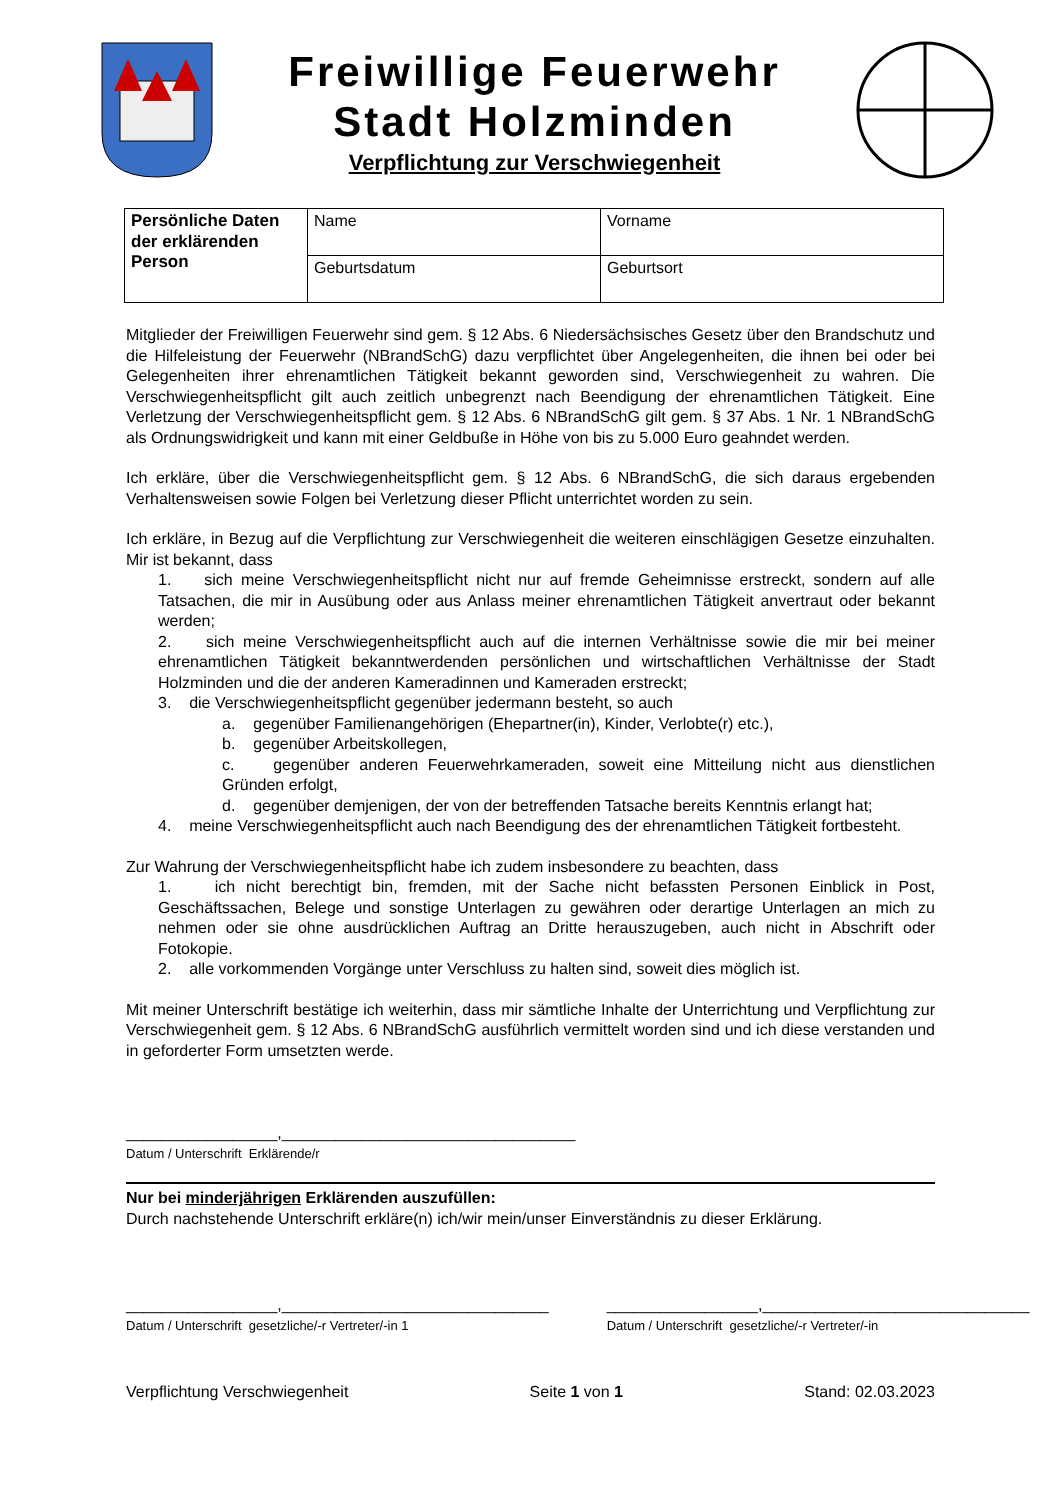Freiwillige Feuerwehr
Stadt Holzminden
Verpflichtung zur Verschwiegenheit
| Persönliche Daten der erklärenden Person | Name | Vorname |
| | Geburtsdatum | Geburtsort |
Mitglieder der Freiwilligen Feuerwehr sind gem. § 12 Abs. 6 Niedersächsisches Gesetz über den Brandschutz und die Hilfeleistung der Feuerwehr (NBrandSchG) dazu verpflichtet über Angelegenhei­ten, die ihnen bei oder bei Gelegenheiten ihrer ehrenamtlichen Tätigkeit bekannt geworden sind, Ver­schwiegenheit zu wahren. Die Verschwiegenheitspflicht gilt auch zeitlich unbegrenzt nach Beendigung der ehrenamtlichen Tätigkeit. Eine Verletzung der Verschwiegenheitspflicht gem. § 12 Abs. 6 NBrandSchG gilt gem. § 37 Abs. 1 Nr. 1 NBrandSchG als Ordnungswidrigkeit und kann mit einer Geldbuße in Höhe von bis zu 5.000 Euro geahndet werden.
Ich erkläre, über die Verschwiegenheitspflicht gem. § 12 Abs. 6 NBrandSchG, die sich daraus erge­benden Verhaltensweisen sowie Folgen bei Verletzung dieser Pflicht unterrichtet worden zu sein.
Ich erkläre, in Bezug auf die Verpflichtung zur Verschwiegenheit die weiteren einschlägigen Gesetze einzuhalten. Mir ist bekannt, dass
1. sich meine Verschwiegenheitspflicht nicht nur auf fremde Geheimnisse erstreckt, sondern auf alle Tatsachen, die mir in Ausübung oder aus Anlass meiner ehrenamtlichen Tätigkeit anver­traut oder bekannt werden;
2. sich meine Verschwiegenheitspflicht auch auf die internen Verhältnisse sowie die mir bei mei­ner ehrenamtlichen Tätigkeit bekanntwerdenden persönlichen und wirtschaftlichen Verhältnis­se der Stadt Holzminden und die der anderen Kameradinnen und Kameraden erstreckt;
3. die Verschwiegenheitspflicht gegenüber jedermann besteht, so auch
a. gegenüber Familienangehörigen (Ehepartner(in), Kinder, Verlobte(r) etc.),
b. gegenüber Arbeitskollegen,
c. gegenüber anderen Feuerwehrkameraden, soweit eine Mitteilung nicht aus dienstli­chen Gründen erfolgt,
d. gegenüber demjenigen, der von der betreffenden Tatsache bereits Kenntnis erlangt hat;
4. meine Verschwiegenheitspflicht auch nach Beendigung des der ehrenamtlichen Tätigkeit fort­besteht.
Zur Wahrung der Verschwiegenheitspflicht habe ich zudem insbesondere zu beachten, dass
1. ich nicht berechtigt bin, fremden, mit der Sache nicht befassten Personen Einblick in Post, Geschäftssachen, Belege und sonstige Unterlagen zu gewähren oder derartige Unterlagen an mich zu nehmen oder sie ohne ausdrücklichen Auftrag an Dritte herauszugeben, auch nicht in Abschrift oder Fotokopie.
2. alle vorkommenden Vorgänge unter Verschluss zu halten sind, soweit dies möglich ist.
Mit meiner Unterschrift bestätige ich weiterhin, dass mir sämtliche Inhalte der Unterrichtung und Ver­pflichtung zur Verschwiegenheit gem. § 12 Abs. 6 NBrandSchG ausführlich vermittelt worden sind und ich diese verstanden und in geforderter Form umsetzten werde.
_________________,_________________________________
Datum / Unterschrift Erklärende/r
Nur bei minderjährigen Erklärenden auszufüllen:
Durch nachstehende Unterschrift erkläre(n) ich/wir mein/unser Einverständnis zu dieser Erklärung.
_________________,______________________________
Datum / Unterschrift gesetzliche/-r Vertreter/-in 1
_________________,______________________________
Datum / Unterschrift gesetzliche/-r Vertreter/-in
Verpflichtung Verschwiegenheit Seite 1 von 1 Stand: 02.03.2023